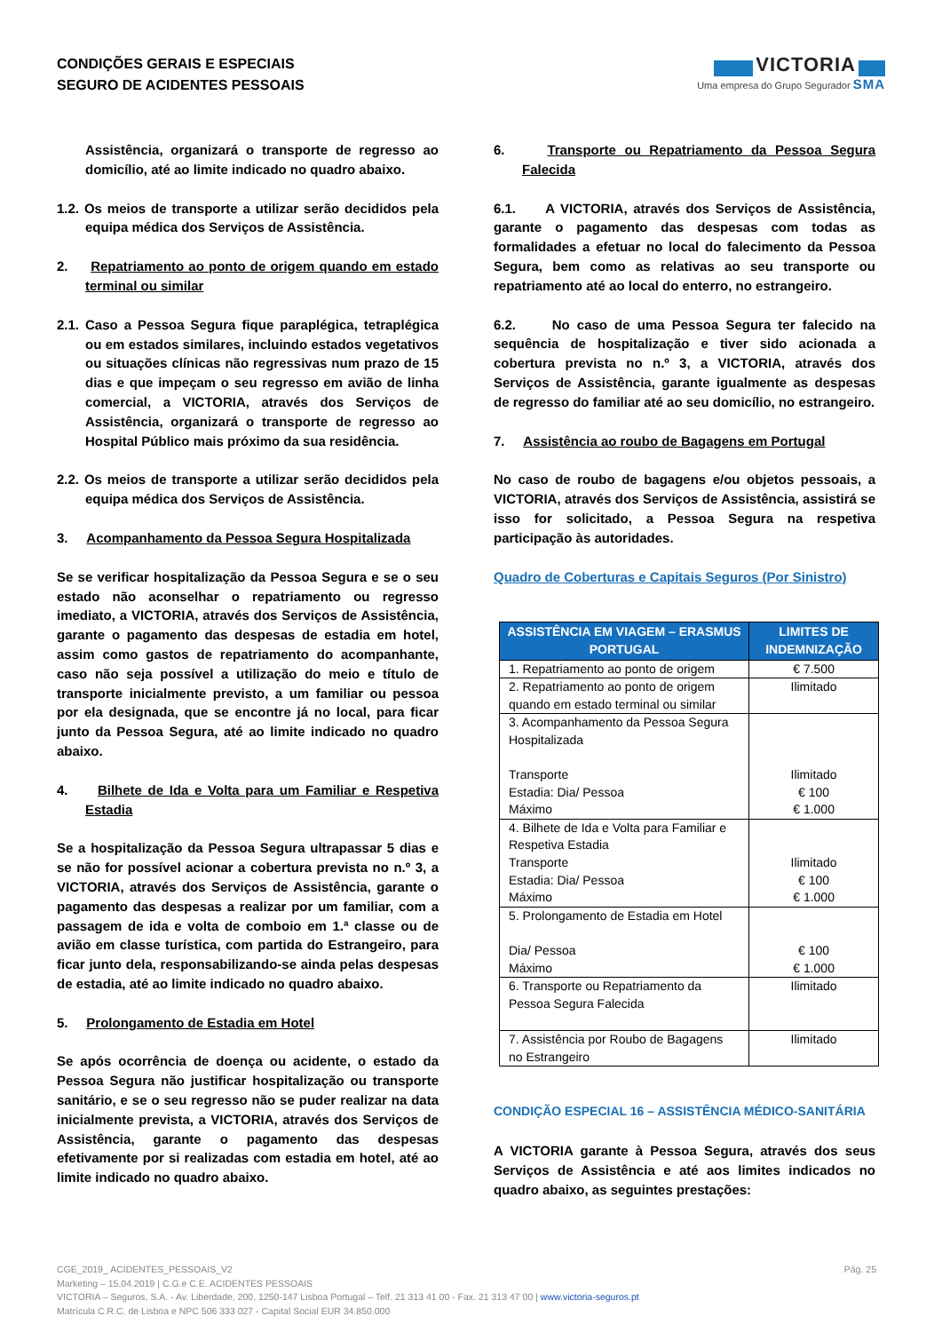CONDIÇÕES GERAIS E ESPECIAIS
SEGURO DE ACIDENTES PESSOAIS
VICTORIA
Uma empresa do Grupo Segurador SMA
Assistência, organizará o transporte de regresso ao domicílio, até ao limite indicado no quadro abaixo.
1.2. Os meios de transporte a utilizar serão decididos pela equipa médica dos Serviços de Assistência.
2. Repatriamento ao ponto de origem quando em estado terminal ou similar
2.1. Caso a Pessoa Segura fique paraplégica, tetraplégica ou em estados similares, incluindo estados vegetativos ou situações clínicas não regressivas num prazo de 15 dias e que impeçam o seu regresso em avião de linha comercial, a VICTORIA, através dos Serviços de Assistência, organizará o transporte de regresso ao Hospital Público mais próximo da sua residência.
2.2. Os meios de transporte a utilizar serão decididos pela equipa médica dos Serviços de Assistência.
3. Acompanhamento da Pessoa Segura Hospitalizada
Se se verificar hospitalização da Pessoa Segura e se o seu estado não aconselhar o repatriamento ou regresso imediato, a VICTORIA, através dos Serviços de Assistência, garante o pagamento das despesas de estadia em hotel, assim como gastos de repatriamento do acompanhante, caso não seja possível a utilização do meio e título de transporte inicialmente previsto, a um familiar ou pessoa por ela designada, que se encontre já no local, para ficar junto da Pessoa Segura, até ao limite indicado no quadro abaixo.
4. Bilhete de Ida e Volta para um Familiar e Respetiva Estadia
Se a hospitalização da Pessoa Segura ultrapassar 5 dias e se não for possível acionar a cobertura prevista no n.º 3, a VICTORIA, através dos Serviços de Assistência, garante o pagamento das despesas a realizar por um familiar, com a passagem de ida e volta de comboio em 1.ª classe ou de avião em classe turística, com partida do Estrangeiro, para ficar junto dela, responsabilizando-se ainda pelas despesas de estadia, até ao limite indicado no quadro abaixo.
5. Prolongamento de Estadia em Hotel
Se após ocorrência de doença ou acidente, o estado da Pessoa Segura não justificar hospitalização ou transporte sanitário, e se o seu regresso não se puder realizar na data inicialmente prevista, a VICTORIA, através dos Serviços de Assistência, garante o pagamento das despesas efetivamente por si realizadas com estadia em hotel, até ao limite indicado no quadro abaixo.
6. Transporte ou Repatriamento da Pessoa Segura Falecida
6.1. A VICTORIA, através dos Serviços de Assistência, garante o pagamento das despesas com todas as formalidades a efetuar no local do falecimento da Pessoa Segura, bem como as relativas ao seu transporte ou repatriamento até ao local do enterro, no estrangeiro.
6.2. No caso de uma Pessoa Segura ter falecido na sequência de hospitalização e tiver sido acionada a cobertura prevista no n.º 3, a VICTORIA, através dos Serviços de Assistência, garante igualmente as despesas de regresso do familiar até ao seu domicílio, no estrangeiro.
7. Assistência ao roubo de Bagagens em Portugal
No caso de roubo de bagagens e/ou objetos pessoais, a VICTORIA, através dos Serviços de Assistência, assistirá se isso for solicitado, a Pessoa Segura na respetiva participação às autoridades.
Quadro de Coberturas e Capitais Seguros (Por Sinistro)
| ASSISTÊNCIA EM VIAGEM – ERASMUS PORTUGAL | LIMITES DE INDEMNIZAÇÃO |
| --- | --- |
| 1. Repatriamento ao ponto de origem | € 7.500 |
| 2. Repatriamento ao ponto de origem quando em estado terminal ou similar | Ilimitado |
| 3. Acompanhamento da Pessoa Segura Hospitalizada Transporte Estadia: Dia/ Pessoa Máximo | Ilimitado € 100 € 1.000 |
| 4. Bilhete de Ida e Volta para Familiar e Respetiva Estadia Transporte Estadia: Dia/ Pessoa Máximo | Ilimitado € 100 € 1.000 |
| 5. Prolongamento de Estadia em Hotel Dia/ Pessoa Máximo | € 100 € 1.000 |
| 6. Transporte ou Repatriamento da Pessoa Segura Falecida | Ilimitado |
| 7. Assistência por Roubo de Bagagens no Estrangeiro | Ilimitado |
CONDIÇÃO ESPECIAL 16 – ASSISTÊNCIA MÉDICO-SANITÁRIA
A VICTORIA garante à Pessoa Segura, através dos seus Serviços de Assistência e até aos limites indicados no quadro abaixo, as seguintes prestações:
Pág. 25 CGE_2019_ ACIDENTES_PESSOAIS_V2
Marketing – 15.04.2019 | C.G.e C.E. ACIDENTES PESSOAIS
VICTORIA – Seguros, S.A. - Av. Liberdade, 200, 1250-147 Lisboa Portugal – Telf. 21 313 41 00 - Fax. 21 313 47 00 | www.victoria-seguros.pt
Matrícula C.R.C. de Lisboa e NPC 506 333 027 - Capital Social EUR 34.850.000